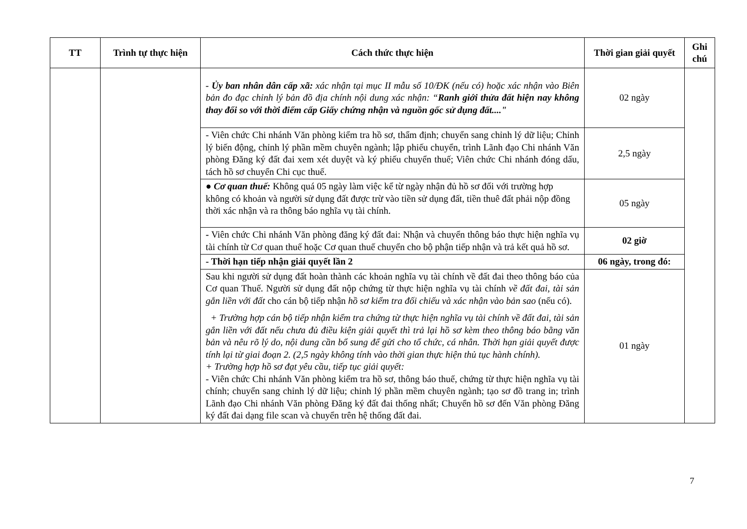| TT | Trình tự thực hiện | Cách thức thực hiện | Thời gian giải quyết | Ghi chú |
| --- | --- | --- | --- | --- |
| | | - Ủy ban nhân dân cấp xã: xác nhận tại mục II mẫu số 10/ĐK (nếu có) hoặc xác nhận vào Biên bản đo đạc chỉnh lý bản đồ địa chính nội dung xác nhận: “ Ranh giới thửa đất hiện nay không thay đổi so với thời điểm cấp Giấy chứng nhận và nguồn gốc sử dụng đất...." | 02 ngày | |
| | | - Viên chức Chi nhánh Văn phòng kiểm tra hồ sơ, thẩm định; chuyển sang chỉnh lý dữ liệu; Chỉnh lý biến động, chỉnh lý phần mềm chuyên ngành; lập phiếu chuyển, trình Lãnh đạo Chi nhánh Văn phòng Đăng ký đất đai xem xét duyệt và ký phiếu chuyển thuế; Viên chức Chi nhánh đóng dấu, tách hồ sơ chuyển Chi cục thuế. | 2,5 ngày | |
| | | ● Cơ quan thuế: Không quá 05 ngày làm việc kể từ ngày nhận đủ hồ sơ đối với trường hợp không có khoản và người sử dụng đất được trừ vào tiền sử dụng đất, tiền thuê đất phải nộp đồng thời xác nhận và ra thông báo nghĩa vụ tài chính. | 05 ngày | |
| | | - Viên chức Chi nhánh Văn phòng đăng ký đất đai: Nhận và chuyển thông báo thực hiện nghĩa vụ tài chính từ Cơ quan thuế hoặc Cơ quan thuế chuyển cho bộ phận tiếp nhận và trả kết quả hồ sơ. | 02 giờ | |
| | | - Thời hạn tiếp nhận giải quyết lần 2 | 06 ngày, trong đó: | |
| | | Sau khi người sử dụng đất hoàn thành các khoản nghĩa vụ tài chính về đất đai theo thông báo của Cơ quan Thuế. Người sử dụng đất nộp chứng từ thực hiện nghĩa vụ tài chính về đất đai, tài sản gắn liền với đất cho cán bộ tiếp nhận hồ sơ kiểm tra đối chiếu và xác nhận vào bản sao (nếu có). + Trường hợp cán bộ tiếp nhận kiểm tra chứng từ thực hiện nghĩa vụ tài chính về đất đai, tài sản gắn liền với đất nếu chưa đủ điều kiện giải quyết thì trả lại hồ sơ kèm theo thông báo bằng văn bản và nêu rõ lý do, nội dung cần bổ sung để gửi cho tổ chức, cá nhân. Thời hạn giải quyết được tính lại từ giai đoạn 2. (2,5 ngày không tính vào thời gian thực hiện thủ tục hành chính). + Trường hợp hồ sơ đạt yêu cầu, tiếp tục giải quyết: - Viên chức Chi nhánh Văn phòng kiểm tra hồ sơ, thông báo thuế, chứng từ thực hiện nghĩa vụ tài chính; chuyển sang chỉnh lý dữ liệu; chỉnh lý phần mềm chuyên ngành; tạo sơ đồ trang in; trình Lãnh đạo Chi nhánh Văn phòng Đăng ký đất đai thống nhất; Chuyển hồ sơ đến Văn phòng Đăng ký đất đai dạng file scan và chuyển trên hệ thống đất đai. | 01 ngày | |
7